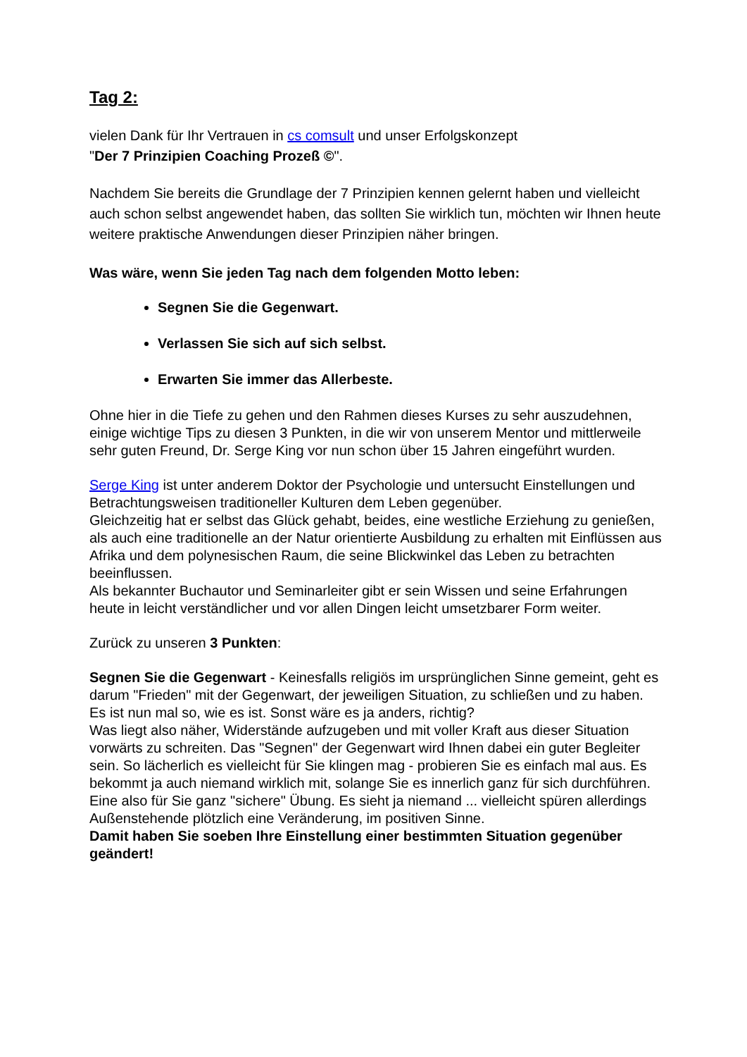Tag 2:
vielen Dank für Ihr Vertrauen in cs comsult und unser Erfolgskonzept
"Der 7 Prinzipien Coaching Prozeß ©".
Nachdem Sie bereits die Grundlage der 7 Prinzipien kennen gelernt haben und vielleicht auch schon selbst angewendet haben, das sollten Sie wirklich tun, möchten wir Ihnen heute weitere praktische Anwendungen dieser Prinzipien näher bringen.
Was wäre, wenn Sie jeden Tag nach dem folgenden Motto leben:
Segnen Sie die Gegenwart.
Verlassen Sie sich auf sich selbst.
Erwarten Sie immer das Allerbeste.
Ohne hier in die Tiefe zu gehen und den Rahmen dieses Kurses zu sehr auszudehnen, einige wichtige Tips zu diesen 3 Punkten, in die wir von unserem Mentor und mittlerweile sehr guten Freund, Dr. Serge King vor nun schon über 15 Jahren eingeführt wurden.
Serge King ist unter anderem Doktor der Psychologie und untersucht Einstellungen und Betrachtungsweisen traditioneller Kulturen dem Leben gegenüber.
Gleichzeitig hat er selbst das Glück gehabt, beides, eine westliche Erziehung zu genießen, als auch eine traditionelle an der Natur orientierte Ausbildung zu erhalten mit Einflüssen aus Afrika und dem polynesischen Raum, die seine Blickwinkel das Leben zu betrachten beeinflussen.
Als bekannter Buchautor und Seminarleiter gibt er sein Wissen und seine Erfahrungen heute in leicht verständlicher und vor allen Dingen leicht umsetzbarer Form weiter.
Zurück zu unseren 3 Punkten:
Segnen Sie die Gegenwart - Keinesfalls religiös im ursprünglichen Sinne gemeint, geht es darum "Frieden" mit der Gegenwart, der jeweiligen Situation, zu schließen und zu haben.
Es ist nun mal so, wie es ist. Sonst wäre es ja anders, richtig?
Was liegt also näher, Widerstände aufzugeben und mit voller Kraft aus dieser Situation vorwärts zu schreiten. Das "Segnen" der Gegenwart wird Ihnen dabei ein guter Begleiter sein. So lächerlich es vielleicht für Sie klingen mag - probieren Sie es einfach mal aus. Es bekommt ja auch niemand wirklich mit, solange Sie es innerlich ganz für sich durchführen. Eine also für Sie ganz "sichere" Übung. Es sieht ja niemand ... vielleicht spüren allerdings Außenstehende plötzlich eine Veränderung, im positiven Sinne.
Damit haben Sie soeben Ihre Einstellung einer bestimmten Situation gegenüber geändert!